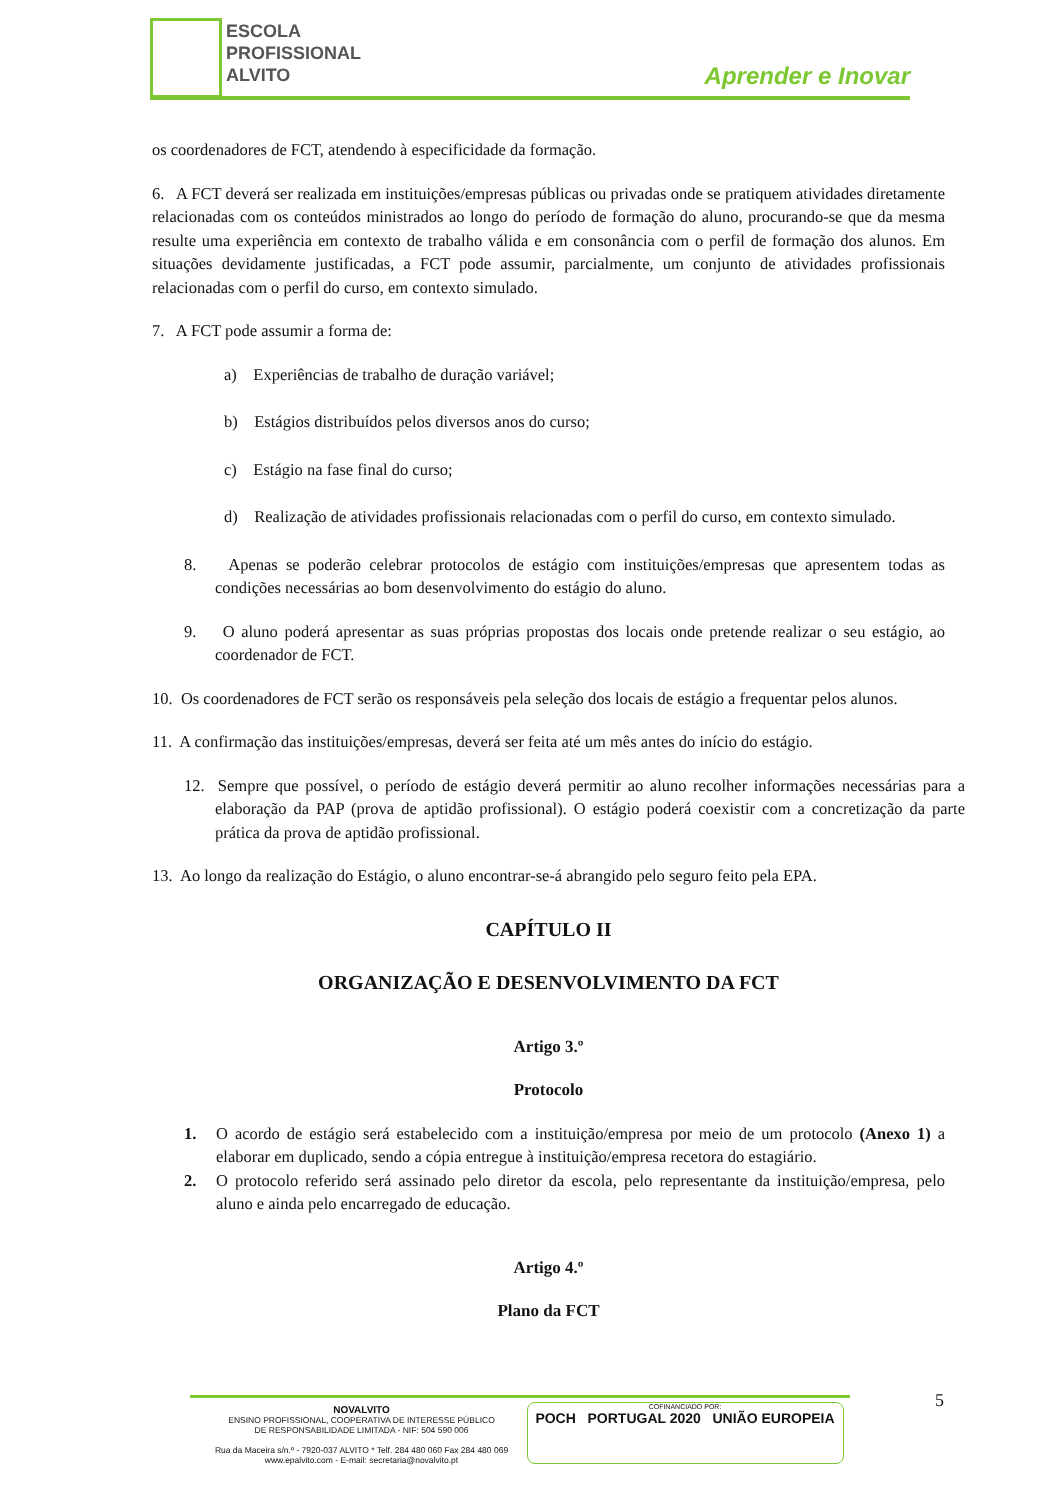ESCOLA
PROFISSIONAL
ALVITO
Aprender e Inovar
os coordenadores de FCT, atendendo à especificidade da formação.
6. A FCT deverá ser realizada em instituições/empresas públicas ou privadas onde se pratiquem atividades diretamente relacionadas com os conteúdos ministrados ao longo do período de formação do aluno, procurando-se que da mesma resulte uma experiência em contexto de trabalho válida e em consonância com o perfil de formação dos alunos. Em situações devidamente justificadas, a FCT pode assumir, parcialmente, um conjunto de atividades profissionais relacionadas com o perfil do curso, em contexto simulado.
7. A FCT pode assumir a forma de:
a) Experiências de trabalho de duração variável;
b) Estágios distribuídos pelos diversos anos do curso;
c) Estágio na fase final do curso;
d) Realização de atividades profissionais relacionadas com o perfil do curso, em contexto simulado.
8. Apenas se poderão celebrar protocolos de estágio com instituições/empresas que apresentem todas as condições necessárias ao bom desenvolvimento do estágio do aluno.
9. O aluno poderá apresentar as suas próprias propostas dos locais onde pretende realizar o seu estágio, ao coordenador de FCT.
10. Os coordenadores de FCT serão os responsáveis pela seleção dos locais de estágio a frequentar pelos alunos.
11. A confirmação das instituições/empresas, deverá ser feita até um mês antes do início do estágio.
12. Sempre que possível, o período de estágio deverá permitir ao aluno recolher informações necessárias para a elaboração da PAP (prova de aptidão profissional). O estágio poderá coexistir com a concretização da parte prática da prova de aptidão profissional.
13. Ao longo da realização do Estágio, o aluno encontrar-se-á abrangido pelo seguro feito pela EPA.
CAPÍTULO II
ORGANIZAÇÃO E DESENVOLVIMENTO DA FCT
Artigo 3.º
Protocolo
1. O acordo de estágio será estabelecido com a instituição/empresa por meio de um protocolo (Anexo 1) a elaborar em duplicado, sendo a cópia entregue à instituição/empresa recetora do estagiário.
2. O protocolo referido será assinado pelo diretor da escola, pelo representante da instituição/empresa, pelo aluno e ainda pelo encarregado de educação.
Artigo 4.º
Plano da FCT
5
NOVALVITO
ENSINO PROFISSIONAL, COOPERATIVA DE INTERESSE PÚBLICO
DE RESPONSABILIDADE LIMITADA - NIF: 504 590 006
Rua da Maceira s/n.º - 7920-037 ALVITO * Telf. 284 480 060 Fax 284 480 069
www.epalvito.com - E-mail: secretaria@novalvito.pt
COFINANCIADO POR:
POCH PORTUGAL 2020 UNIÃO EUROPEIA